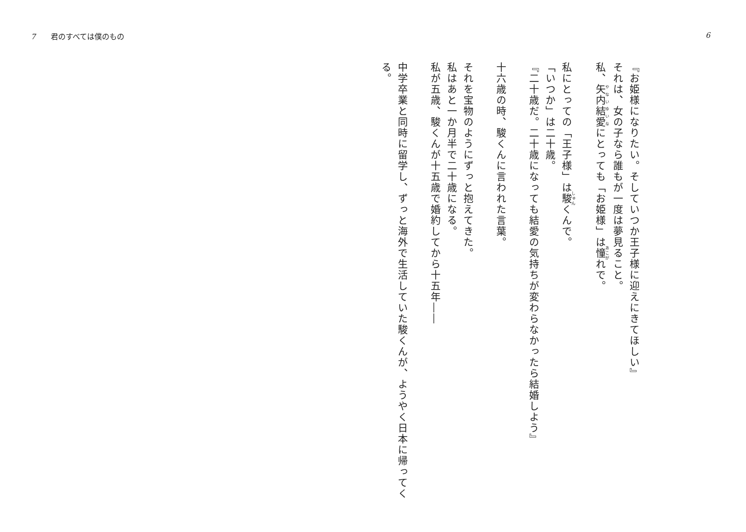7 君のすべては僕のもの 6
『お姫様になりたい。そしていつか王子様に迎えにきてほしい』
それは、女の子なら誰もが一度は夢見ること。
私、矢内結愛にとっても「お姫様」は憧れで。
私にとっての「王子様」は駿くんで。
「いつか」は二十歳。
『二十歳だ。二十歳になっても結愛の気持ちが変わらなかったら結婚しよう』
十六歳の時、駿くんに言われた言葉。
それを宝物のようにずっと抱えてきた。
私はあと一か月半で二十歳になる。
私が五歳、駿くんが十五歳で婚約してから十五年――
中学卒業と同時に留学し、ずっと海外で生活していた駿くんが、ようやく日本に帰ってくる。